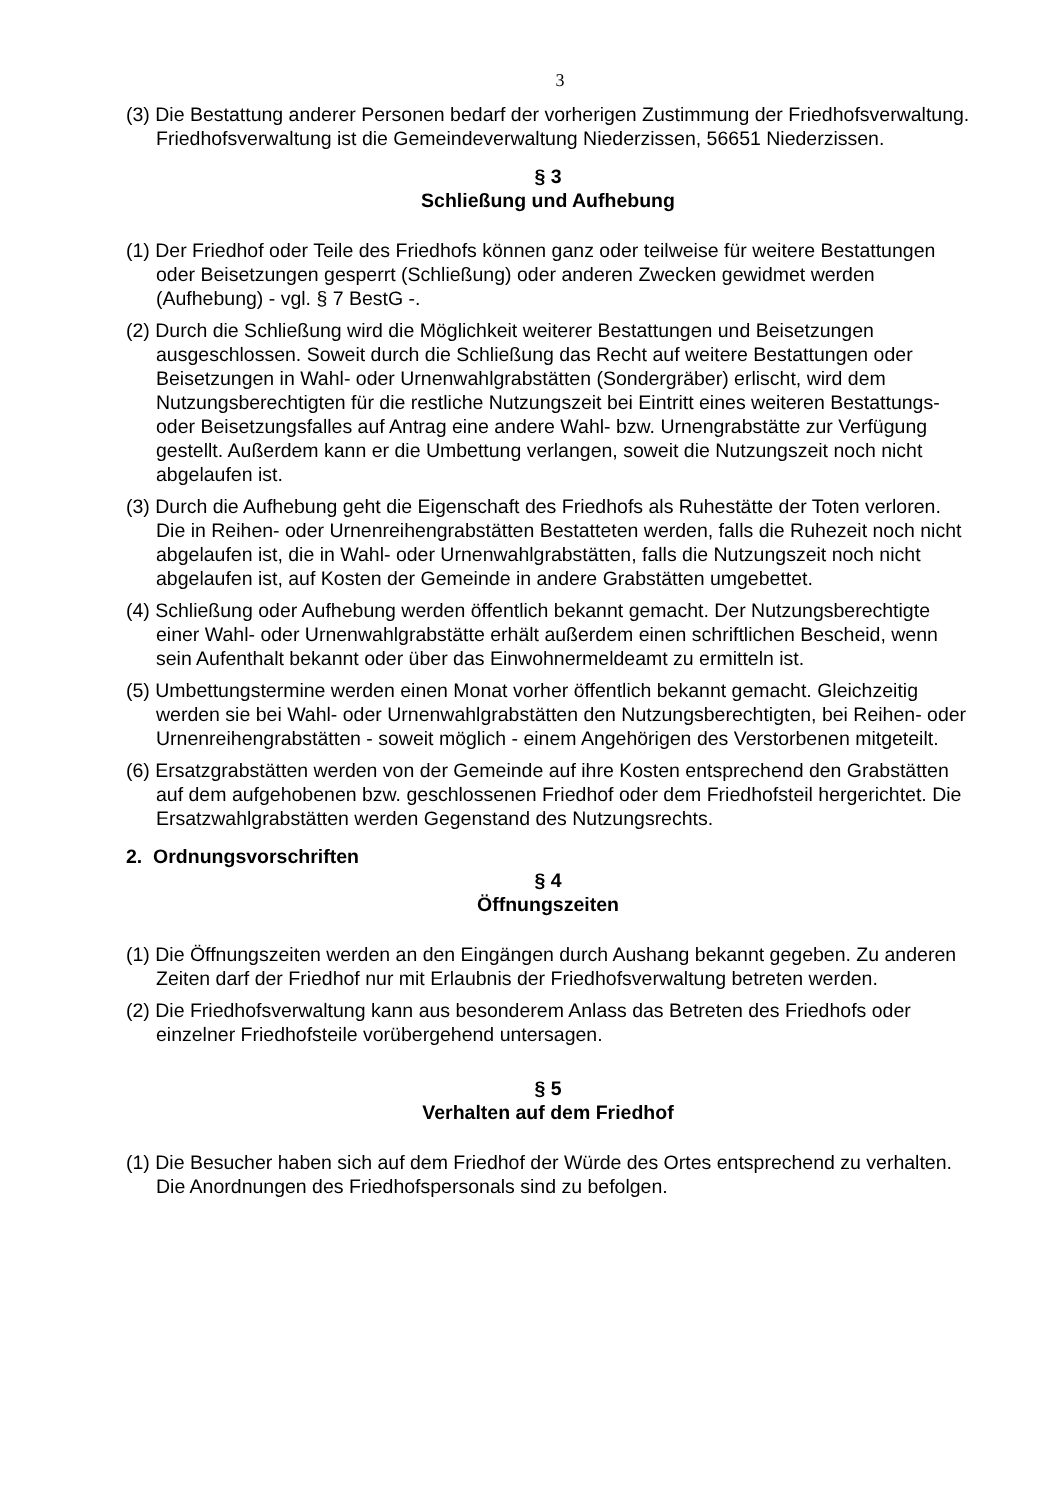3
(3) Die Bestattung anderer Personen bedarf der vorherigen Zustimmung der Friedhofsverwaltung. Friedhofsverwaltung ist die Gemeindeverwaltung Niederzissen, 56651 Niederzissen.
§ 3
Schließung und Aufhebung
(1) Der Friedhof oder Teile des Friedhofs können ganz oder teilweise für weitere Bestattungen oder Beisetzungen gesperrt (Schließung) oder anderen Zwecken gewidmet werden (Aufhebung) - vgl. § 7 BestG -.
(2) Durch die Schließung wird die Möglichkeit weiterer Bestattungen und Beisetzungen ausgeschlossen. Soweit durch die Schließung das Recht auf weitere Bestattungen oder Beisetzungen in Wahl- oder Urnenwahlgrabstätten (Sondergräber) erlischt, wird dem Nutzungsberechtigten für die restliche Nutzungszeit bei Eintritt eines weiteren Bestattungs- oder Beisetzungsfalles auf Antrag eine andere Wahl- bzw. Urnengrabstätte zur Verfügung gestellt. Außerdem kann er die Umbettung verlangen, soweit die Nutzungszeit noch nicht abgelaufen ist.
(3) Durch die Aufhebung geht die Eigenschaft des Friedhofs als Ruhestätte der Toten verloren. Die in Reihen- oder Urnenreihengrabstätten Bestatteten werden, falls die Ruhezeit noch nicht abgelaufen ist, die in Wahl- oder Urnenwahlgrabstätten, falls die Nutzungszeit noch nicht abgelaufen ist, auf Kosten der Gemeinde in andere Grabstätten umgebettet.
(4) Schließung oder Aufhebung werden öffentlich bekannt gemacht. Der Nutzungsberechtigte einer Wahl- oder Urnenwahlgrabstätte erhält außerdem einen schriftlichen Bescheid, wenn sein Aufenthalt bekannt oder über das Einwohnermeldeamt zu ermitteln ist.
(5) Umbettungstermine werden einen Monat vorher öffentlich bekannt gemacht. Gleichzeitig werden sie bei Wahl- oder Urnenwahlgrabstätten den Nutzungsberechtigten, bei Reihen- oder Urnenreihengrabstätten - soweit möglich - einem Angehörigen des Verstorbenen mitgeteilt.
(6) Ersatzgrabstätten werden von der Gemeinde auf ihre Kosten entsprechend den Grabstätten auf dem aufgehobenen bzw. geschlossenen Friedhof oder dem Friedhofsteil hergerichtet. Die Ersatzwahlgrabstätten werden Gegenstand des Nutzungsrechts.
2. Ordnungsvorschriften
§ 4
Öffnungszeiten
(1) Die Öffnungszeiten werden an den Eingängen durch Aushang bekannt gegeben. Zu anderen Zeiten darf der Friedhof nur mit Erlaubnis der Friedhofsverwaltung betreten werden.
(2) Die Friedhofsverwaltung kann aus besonderem Anlass das Betreten des Friedhofs oder einzelner Friedhofsteile vorübergehend untersagen.
§ 5
Verhalten auf dem Friedhof
(1) Die Besucher haben sich auf dem Friedhof der Würde des Ortes entsprechend zu verhalten. Die Anordnungen des Friedhofspersonals sind zu befolgen.